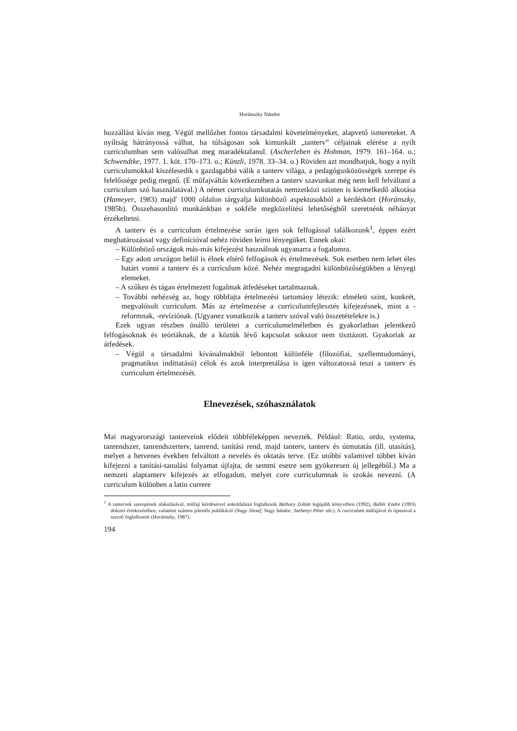Horánszky Nándor
hozzállást kíván meg. Végül mellőzhet fontos társadalmi követelményeket, alapvető ismereteket. A nyíltság hátrányossá válhat, ha túlságosan sok kimunkált „tanterv” céljainak elérése a nyílt curriculumban sem valósulhat meg maradéktalanul. (Ascherleben és Hohman, 1979. 161–164. o.; Schwendtke, 1977. 1. köt. 170–173. o.; Künzli, 1978. 33–34. o.) Röviden azt mondhatjuk, hogy a nyílt curriculumokkal kiszélesedik s gazdagabbá válik a tanterv világa, a pedagógusközösségek szerepe és felelőssége pedig megnő. (E műfajváltás következtében a tanterv szavunkat még nem kell felváltani a curriculum szó használatával.) A német curriculumkutatás nemzetközi szinten is kiemelkedő alkotása (Hameyer, 1983) majd' 1000 oldalon tárgyalja különböző aspektusokból a kérdéskört (Horánszky, 1985b). Összehasonlító munkánkban e sokféle megközelítési lehetőségből szeretnénk néhányat érzékeltetni.
A tanterv és a curriculum értelmezése során igen sok felfogással találkozunk<sup>1</sup>, éppen ezért meghatározással vagy definícióval nehéz röviden leírni lényegüket. Ennek okai:
– Különböző országok más-más kifejezést használnak ugyanarra a fogalomra.
– Egy adott országon belül is élnek eltérő felfogások és értelmezések. Sok esetben nem lehet éles határt vonni a tanterv és a curriculum közé. Nehéz megragadni különbözőségükben a lényegi elemeket.
– A szűken és tágan értelmezett fogalmak átfedéseket tartalmaznak.
– További nehézség az, hogy többfajta értelmezési tartomány létezik: elméleti szint, konkrét, megvalósult curriculum. Más az értelmezése a curriculumfejlesztés kifejezésnek, mint a -reformnak, -revíziónak. (Ugyanez vonatkozik a tanterv szóval való összetételekre is.)
Ezek ugyan részben önálló területei a curriculumelméletben és gyakorlatban jelentkező felfogásoknak és teóriáknak, de a köztük lévő kapcsolat sokszor nem tisztázott. Gyakoriak az átfedések.
– Végül a társadalmi kívánalmakból lebontott különféle (filozófiai, szellemtudományi, pragmatikus indíttatású) célok és azok interpretálása is igen változatossá teszi a tanterv és curriculum értelmezését.
Elnevezések, szóhasználatok
Mai magyarországi tanterveink elődeit többféleképpen nevezték. Például: Ratio, ordo, systema, tanrendszer, tanrendszerterv, tanrend, tanítási rend, majd tanterv, tanterv és útmutatás (ill. utasítás), melyet a hetvenes években felváltott a nevelés és oktatás terve. (Ez utóbbi valamivel többet kíván kifejezni a tanítási-tanulási folyamat újfajta, de semmi esetre sem gyökeresen új jellegéből.) Ma a nemzeti alaptanterv kifejezés az elfogadott, melyet core curriculumnak is szokás nevezni. (A curriculum különben a latin currere
<sup>1</sup> A tantervek szerepének alakulásával, műfaji kérdéseivel sokoldalúan foglalkozik Báthory Zoltán legújabb könyvében (1992), Ballér Endre (1993) doktori értekezésében, valamint számos jelentős publikáció (Nagy József, Nagy Sándor, Szebenyi Péter stb.). A curriculum műfajával és típusával a szerző foglalkozott (Horánszky, 1987).
194